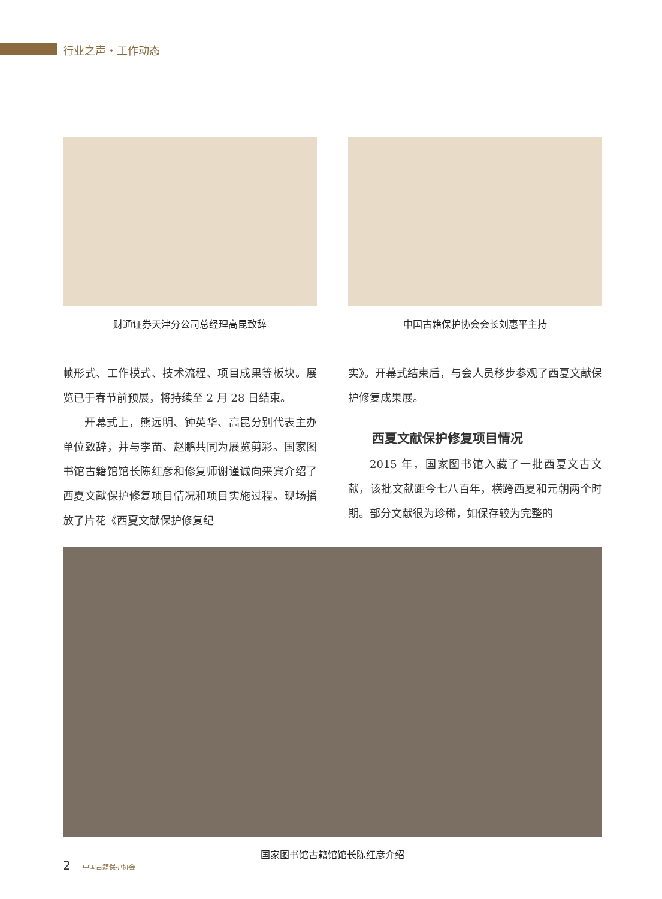行业之声・工作动态
财通证券天津分公司总经理高昆致辞 中国古籍保护协会会长刘惠平主持
帧形式、工作模式、技术流程、项目成果等板块。展览已于春节前预展，将持续至 2 月 28 日结束。
开幕式上，熊远明、钟英华、高昆分别代表主办单位致辞，并与李苗、赵鹏共同为展览剪彩。国家图书馆古籍馆馆长陈红彦和修复师谢谨诚向来宾介绍了西夏文献保护修复项目情况和项目实施过程。现场播放了片花《西夏文献保护修复纪
实》。开幕式结束后，与会人员移步参观了西夏文献保护修复成果展。
西夏文献保护修复项目情况
2015 年，国家图书馆入藏了一批西夏文古文献，该批文献距今七八百年，横跨西夏和元朝两个时期。部分文献很为珍稀，如保存较为完整的
国家图书馆古籍馆馆长陈红彦介绍
2 中国古籍保护协会